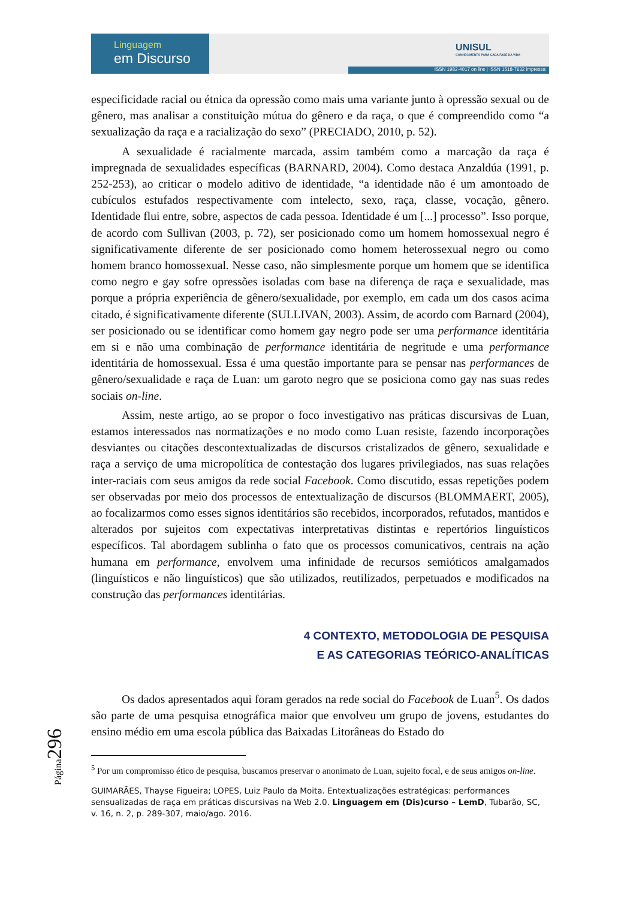Linguagem
em Discurso
UNISUL
CONHECIMENTO PARA CADA FASE DA VIDA
ISSN 1982-4017 on line | ISSN 1518-7632 impressa
Página296
especificidade racial ou étnica da opressão como mais uma variante junto à opressão sexual ou de gênero, mas analisar a constituição mútua do gênero e da raça, o que é compreendido como “a sexualização da raça e a racialização do sexo” (PRECIADO, 2010, p. 52).
A sexualidade é racialmente marcada, assim também como a marcação da raça é impregnada de sexualidades específicas (BARNARD, 2004). Como destaca Anzaldúa (1991, p. 252-253), ao criticar o modelo aditivo de identidade, “a identidade não é um amontoado de cubículos estufados respectivamente com intelecto, sexo, raça, classe, vocação, gênero. Identidade flui entre, sobre, aspectos de cada pessoa. Identidade é um [...] processo”. Isso porque, de acordo com Sullivan (2003, p. 72), ser posicionado como um homem homossexual negro é significativamente diferente de ser posicionado como homem heterossexual negro ou como homem branco homossexual. Nesse caso, não simplesmente porque um homem que se identifica como negro e gay sofre opressões isoladas com base na diferença de raça e sexualidade, mas porque a própria experiência de gênero/sexualidade, por exemplo, em cada um dos casos acima citado, é significativamente diferente (SULLIVAN, 2003). Assim, de acordo com Barnard (2004), ser posicionado ou se identificar como homem gay negro pode ser uma performance identitária em si e não uma combinação de performance identitária de negritude e uma performance identitária de homossexual. Essa é uma questão importante para se pensar nas performances de gênero/sexualidade e raça de Luan: um garoto negro que se posiciona como gay nas suas redes sociais on-line.
Assim, neste artigo, ao se propor o foco investigativo nas práticas discursivas de Luan, estamos interessados nas normatizações e no modo como Luan resiste, fazendo incorporações desviantes ou citações descontextualizadas de discursos cristalizados de gênero, sexualidade e raça a serviço de uma micropolítica de contestação dos lugares privilegiados, nas suas relações inter-raciais com seus amigos da rede social Facebook. Como discutido, essas repetições podem ser observadas por meio dos processos de entextualização de discursos (BLOMMAERT, 2005), ao focalizarmos como esses signos identitários são recebidos, incorporados, refutados, mantidos e alterados por sujeitos com expectativas interpretativas distintas e repertórios linguísticos específicos. Tal abordagem sublinha o fato que os processos comunicativos, centrais na ação humana em performance, envolvem uma infinidade de recursos semióticos amalgamados (linguísticos e não linguísticos) que são utilizados, reutilizados, perpetuados e modificados na construção das performances identitárias.
4 CONTEXTO, METODOLOGIA DE PESQUISA
E AS CATEGORIAS TEÓRICO-ANALÍTICAS
Os dados apresentados aqui foram gerados na rede social do Facebook de Luan<sup>5</sup>. Os dados são parte de uma pesquisa etnográfica maior que envolveu um grupo de jovens, estudantes do ensino médio em uma escola pública das Baixadas Litorâneas do Estado do
<sup>5</sup> Por um compromisso ético de pesquisa, buscamos preservar o anonimato de Luan, sujeito focal, e de seus amigos on-line.
GUIMARÃES, Thayse Figueira; LOPES, Luiz Paulo da Moita. Entextualizações estratégicas: performances sensualizadas de raça em práticas discursivas na Web 2.0. Linguagem em (Dis)curso – LemD, Tubarão, SC, v. 16, n. 2, p. 289-307, maio/ago. 2016.